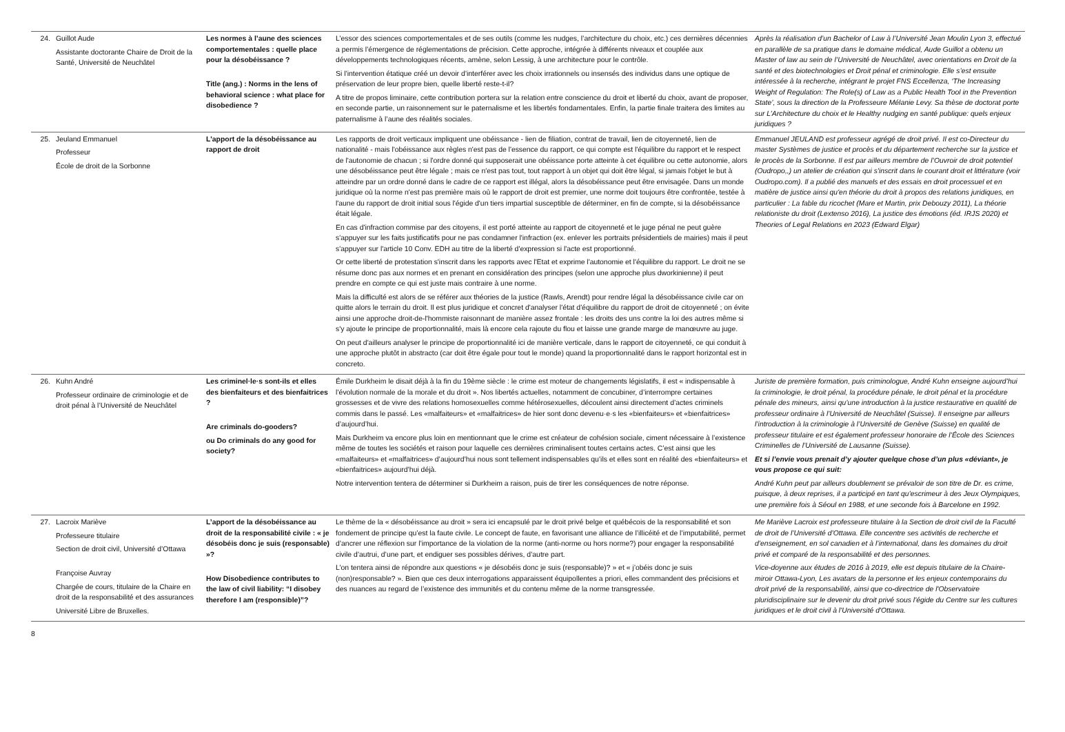| 24. | Guillot Aude Assistante doctorante Chaire de Droit de la Santé, Université de Neuchâtel | Les normes à l’aune des sciences comportementales : quelle place pour la désobéissance ? Title (ang.) : Norms in the lens of behavioral science : what place for disobedience ? | L’essor des sciences comportementales et de ses outils (comme les nudges, l’architecture du choix, etc.) ces dernières décennies a permis l’émergence de réglementations de précision. Cette approche, intégrée à différents niveaux et couplée aux développements technologiques récents, amène, selon Lessig, à une architecture pour le contrôle. Si l’intervention étatique créé un devoir d’interférer avec les choix irrationnels ou insensés des individus dans une optique de préservation de leur propre bien, quelle liberté reste-t-il? A titre de propos liminaire, cette contribution portera sur la relation entre conscience du droit et liberté du choix, avant de proposer, en seconde partie, un raisonnement sur le paternalisme et les libertés fondamentales. Enfin, la partie finale traitera des limites au paternalisme à l’aune des réalités sociales. | Après la réalisation d’un Bachelor of Law à l’Université Jean Moulin Lyon 3, effectué en parallèle de sa pratique dans le domaine médical, Aude Guillot a obtenu un Master of law au sein de l’Université de Neuchâtel, avec orientations en Droit de la santé et des biotechnologies et Droit pénal et criminologie. Elle s’est ensuite intéressée à la recherche, intégrant le projet FNS Eccellenza, ‘The Increasing Weight of Regulation: The Role(s) of Law as a Public Health Tool in the Prevention State’, sous la direction de la Professeure Mélanie Levy. Sa thèse de doctorat porte sur L’Architecture du choix et le Healthy nudging en santé publique: quels enjeux juridiques ? |
| 25. | Jeuland Emmanuel Professeur École de droit de la Sorbonne | L'apport de la désobéissance au rapport de droit | Les rapports de droit verticaux impliquent une obéissance - lien de filiation, contrat de travail, lien de citoyenneté, lien de nationalité - mais l'obéissance aux règles n'est pas de l'essence du rapport, ce qui compte est l'équilibre du rapport et le respect de l'autonomie de chacun ; si l'ordre donné qui supposerait une obéissance porte atteinte à cet équilibre ou cette autonomie, alors une désobéissance peut être légale ; mais ce n'est pas tout, tout rapport à un objet qui doit être légal, si jamais l'objet le but à atteindre par un ordre donné dans le cadre de ce rapport est illégal, alors la désobéissance peut être envisagée. Dans un monde juridique où la norme n'est pas première mais où le rapport de droit est premier, une norme doit toujours être confrontée, testée à l'aune du rapport de droit initial sous l'égide d'un tiers impartial susceptible de déterminer, en fin de compte, si la désobéissance était légale. En cas d'infraction commise par des citoyens, il est porté atteinte au rapport de citoyenneté et le juge pénal ne peut guère s'appuyer sur les faits justificatifs pour ne pas condamner l'infraction (ex. enlever les portraits présidentiels de mairies) mais il peut s'appuyer sur l'article 10 Conv. EDH au titre de la liberté d'expression si l'acte est proportionné. Or cette liberté de protestation s'inscrit dans les rapports avec l'Etat et exprime l'autonomie et l'équilibre du rapport. Le droit ne se résume donc pas aux normes et en prenant en considération des principes (selon une approche plus dworkinienne) il peut prendre en compte ce qui est juste mais contraire à une norme. Mais la difficulté est alors de se référer aux théories de la justice (Rawls, Arendt) pour rendre légal la désobéissance civile car on quitte alors le terrain du droit. Il est plus juridique et concret d'analyser l'état d'équilibre du rapport de droit de citoyenneté ; on évite ainsi une approche droit-de-l'hommiste raisonnant de manière assez frontale : les droits des uns contre la loi des autres même si s'y ajoute le principe de proportionnalité, mais là encore cela rajoute du flou et laisse une grande marge de manœuvre au juge. On peut d'ailleurs analyser le principe de proportionnalité ici de manière verticale, dans le rapport de citoyenneté, ce qui conduit à une approche plutôt in abstracto (car doit être égale pour tout le monde) quand la proportionnalité dans le rapport horizontal est in concreto. | Emmanuel JEULAND est professeur agrégé de droit privé. Il est co-Directeur du master Systèmes de justice et procès et du département recherche sur la justice et le procès de la Sorbonne. Il est par ailleurs membre de l’Ouvroir de droit potentiel (Oudropo,,) un atelier de création qui s'inscrit dans le courant droit et littérature (voir Oudropo.com). Il a publié des manuels et des essais en droit processuel et en matière de justice ainsi qu'en théorie du droit à propos des relations juridiques, en particulier : La fable du ricochet (Mare et Martin, prix Debouzy 2011), La théorie relationiste du droit (Lextenso 2016), La justice des émotions (éd. IRJS 2020) et Theories of Legal Relations en 2023 (Edward Elgar) |
| 26. | Kuhn André Professeur ordinaire de criminologie et de droit pénal à l’Université de Neuchâtel | Les criminel·le·s sont-ils et elles des bienfaiteurs et des bienfaitrices ? Are criminals do-gooders? ou Do criminals do any good for society? | Émile Durkheim le disait déjà à la fin du 19ème siècle : le crime est moteur de changements législatifs, il est « indispensable à l’évolution normale de la morale et du droit ». Nos libertés actuelles, notamment de concubiner, d’interrompre certaines grossesses et de vivre des relations homosexuelles comme hétérosexuelles, découlent ainsi directement d’actes criminels commis dans le passé. Les «malfaiteurs» et «malfaitrices» de hier sont donc devenu·e·s les «bienfaiteurs» et «bienfaitrices» d’aujourd’hui. Mais Durkheim va encore plus loin en mentionnant que le crime est créateur de cohésion sociale, ciment nécessaire à l’existence même de toutes les sociétés et raison pour laquelle ces dernières criminalisent toutes certains actes. C’est ainsi que les «malfaiteurs» et «malfaitrices» d’aujourd’hui nous sont tellement indispensables qu’ils et elles sont en réalité des «bienfaiteurs» et «bienfaitrices» aujourd’hui déjà. Notre intervention tentera de déterminer si Durkheim a raison, puis de tirer les conséquences de notre réponse. | Juriste de première formation, puis criminologue, André Kuhn enseigne aujourd’hui la criminologie, le droit pénal, la procédure pénale, le droit pénal et la procédure pénale des mineurs, ainsi qu’une introduction à la justice restaurative en qualité de professeur ordinaire à l’Université de Neuchâtel (Suisse). Il enseigne par ailleurs l’introduction à la criminologie à l’Université de Genève (Suisse) en qualité de professeur titulaire et est également professeur honoraire de l’École des Sciences Criminelles de l’Université de Lausanne (Suisse). Et si l’envie vous prenait d’y ajouter quelque chose d’un plus «déviant», je vous propose ce qui suit: André Kuhn peut par ailleurs doublement se prévaloir de son titre de Dr. es crime, puisque, à deux reprises, il a participé en tant qu’escrimeur à des Jeux Olympiques, une première fois à Séoul en 1988, et une seconde fois à Barcelone en 1992. |
| 27. | Lacroix Mariève Professeure titulaire Section de droit civil, Université d’Ottawa Françoise Auvray Chargée de cours, titulaire de la Chaire en droit de la responsabilité et des assurances Université Libre de Bruxelles. | L’apport de la désobéissance au droit de la responsabilité civile : « je désobéis donc je suis (responsable) »? How Disobedience contributes to the law of civil liability: “I disobey therefore I am (responsible)”? | Le thème de la « désobéissance au droit » sera ici encapsulé par le droit privé belge et québécois de la responsabilité et son fondement de principe qu’est la faute civile. Le concept de faute, en favorisant une alliance de l’illicéité et de l’imputabilité, permet d’ancrer une réflexion sur l’importance de la violation de la norme (anti-norme ou hors norme?) pour engager la responsabilité civile d’autrui, d’une part, et endiguer ses possibles dérives, d’autre part. L’on tentera ainsi de répondre aux questions « je désobéis donc je suis (responsable)? » et « j’obéis donc je suis (non)responsable? ». Bien que ces deux interrogations apparaissent équipollentes a priori, elles commandent des précisions et des nuances au regard de l’existence des immunités et du contenu même de la norme transgressée. | Me Mariève Lacroix est professeure titulaire à la Section de droit civil de la Faculté de droit de l’Université d’Ottawa. Elle concentre ses activités de recherche et d’enseignement, en sol canadien et à l’international, dans les domaines du droit privé et comparé de la responsabilité et des personnes. Vice-doyenne aux études de 2016 à 2019, elle est depuis titulaire de la Chaire-miroir Ottawa-Lyon, Les avatars de la personne et les enjeux contemporains du droit privé de la responsabilité, ainsi que co-directrice de l'Observatoire pluridisciplinaire sur le devenir du droit privé sous l'égide du Centre sur les cultures juridiques et le droit civil à l'Université d'Ottawa. |
8